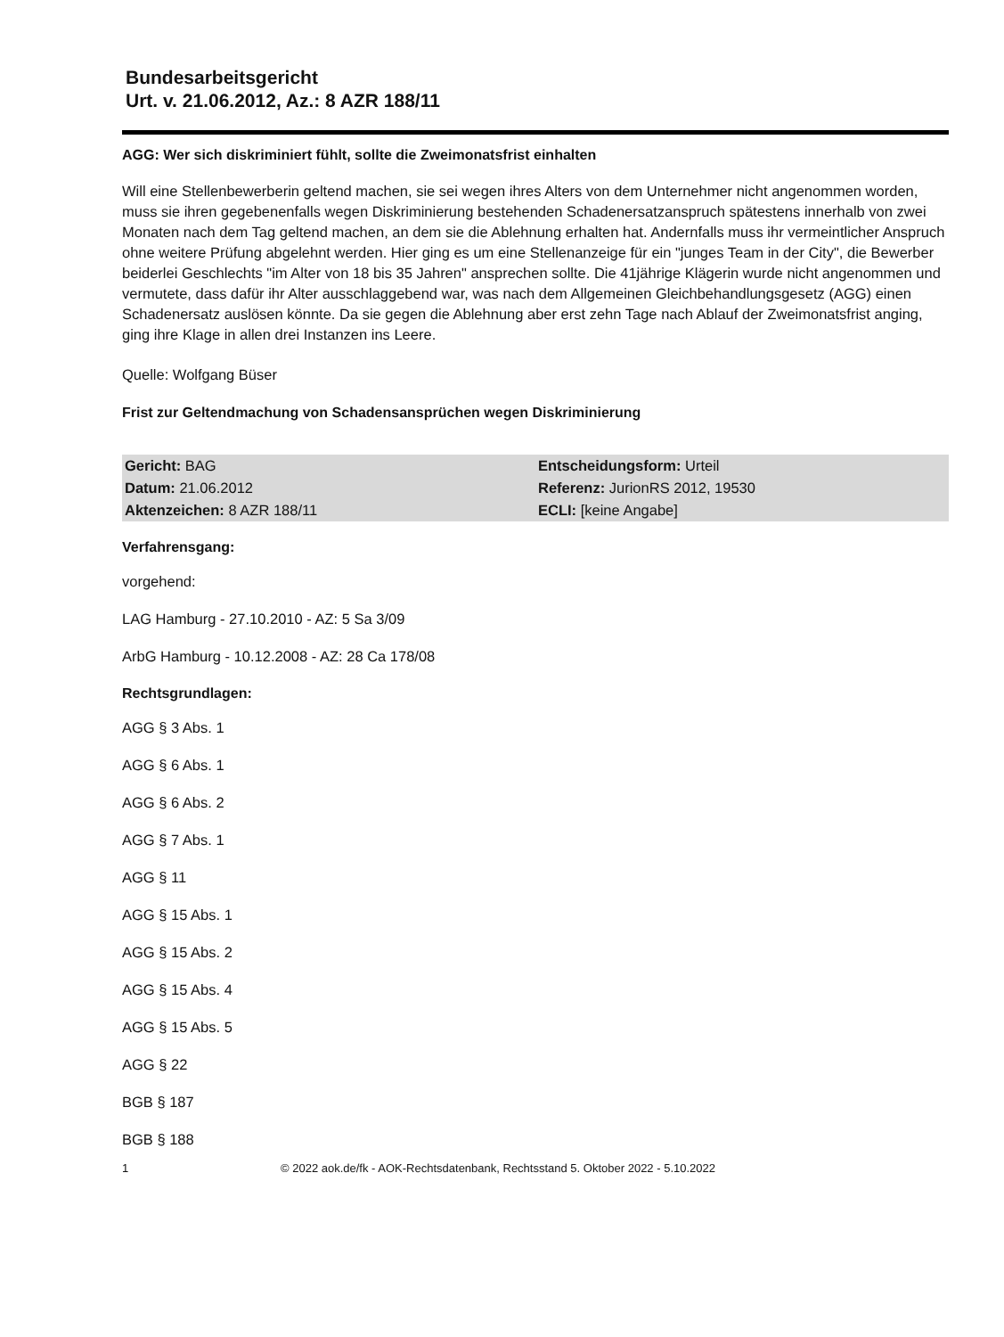Bundesarbeitsgericht
Urt. v. 21.06.2012, Az.: 8 AZR 188/11
AGG: Wer sich diskriminiert fühlt, sollte die Zweimonatsfrist einhalten
Will eine Stellenbewerberin geltend machen, sie sei wegen ihres Alters von dem Unternehmer nicht angenommen worden, muss sie ihren gegebenenfalls wegen Diskriminierung bestehenden Schadenersatzanspruch spätestens innerhalb von zwei Monaten nach dem Tag geltend machen, an dem sie die Ablehnung erhalten hat. Andernfalls muss ihr vermeintlicher Anspruch ohne weitere Prüfung abgelehnt werden. Hier ging es um eine Stellenanzeige für ein "junges Team in der City", die Bewerber beiderlei Geschlechts "im Alter von 18 bis 35 Jahren" ansprechen sollte. Die 41jährige Klägerin wurde nicht angenommen und vermutete, dass dafür ihr Alter ausschlaggebend war, was nach dem Allgemeinen Gleichbehandlungsgesetz (AGG) einen Schadenersatz auslösen könnte. Da sie gegen die Ablehnung aber erst zehn Tage nach Ablauf der Zweimonatsfrist anging, ging ihre Klage in allen drei Instanzen ins Leere.
Quelle: Wolfgang Büser
Frist zur Geltendmachung von Schadensansprüchen wegen Diskriminierung
| Gericht: BAG | Entscheidungsform: Urteil |
| Datum: 21.06.2012 | Referenz: JurionRS 2012, 19530 |
| Aktenzeichen: 8 AZR 188/11 | ECLI: [keine Angabe] |
Verfahrensgang:
vorgehend:
LAG Hamburg - 27.10.2010 - AZ: 5 Sa 3/09
ArbG Hamburg - 10.12.2008 - AZ: 28 Ca 178/08
Rechtsgrundlagen:
AGG § 3 Abs. 1
AGG § 6 Abs. 1
AGG § 6 Abs. 2
AGG § 7 Abs. 1
AGG § 11
AGG § 15 Abs. 1
AGG § 15 Abs. 2
AGG § 15 Abs. 4
AGG § 15 Abs. 5
AGG § 22
BGB § 187
BGB § 188
1 © 2022 aok.de/fk - AOK-Rechtsdatenbank, Rechtsstand 5. Oktober 2022 - 5.10.2022